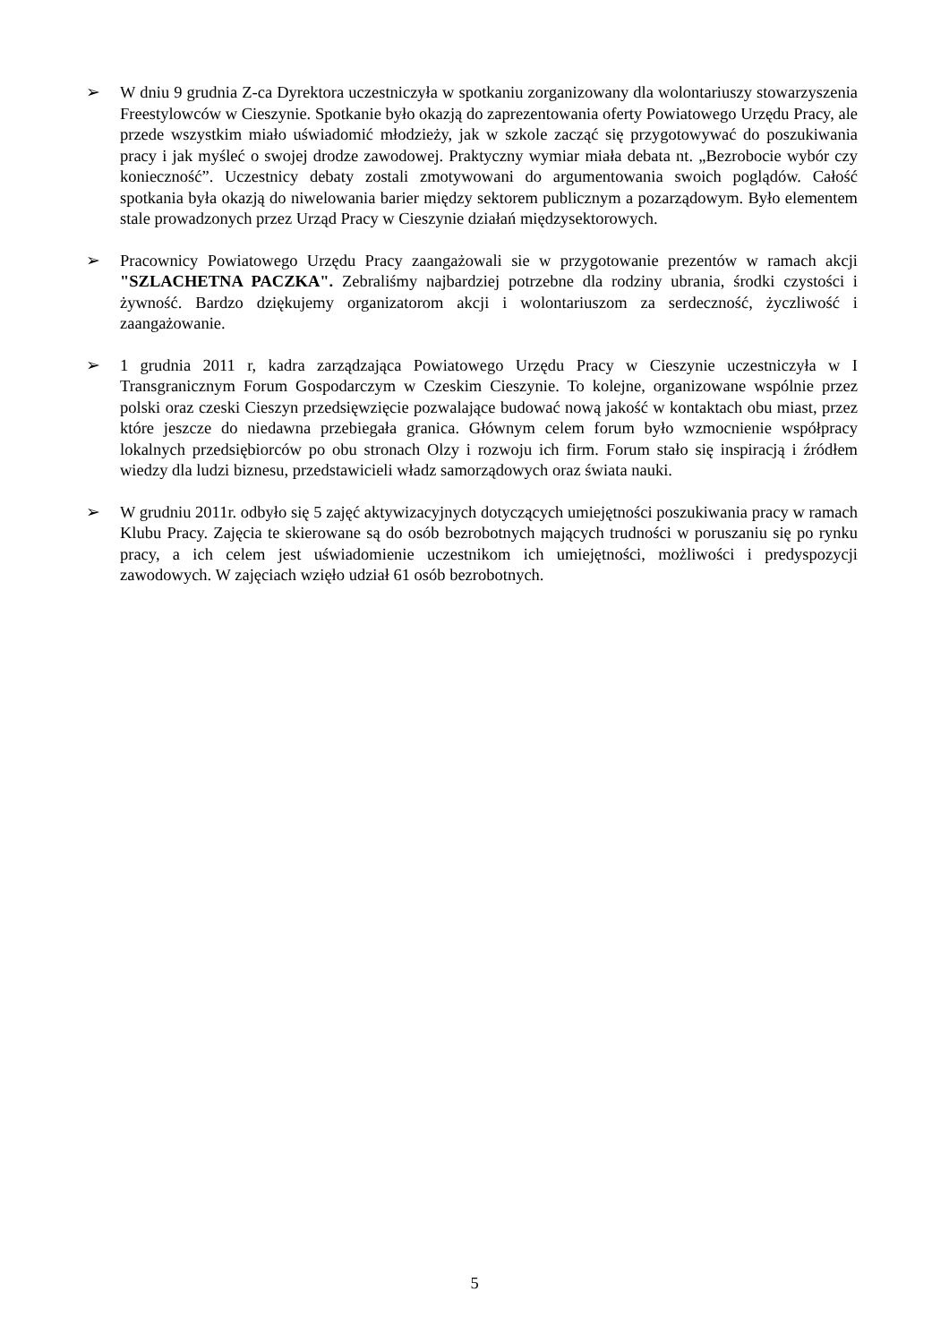➢ W dniu 9 grudnia Z-ca Dyrektora uczestniczyła w spotkaniu zorganizowany dla wolontariuszy stowarzyszenia Freestylowców w Cieszynie. Spotkanie było okazją do zaprezentowania oferty Powiatowego Urzędu Pracy, ale przede wszystkim miało uświadomić młodzieży, jak w szkole zacząć się przygotowywać do poszukiwania pracy i jak myśleć o swojej drodze zawodowej. Praktyczny wymiar miała debata nt. „Bezrobocie wybór czy konieczność”. Uczestnicy debaty zostali zmotywowani do argumentowania swoich poglądów. Całość spotkania była okazją do niwelowania barier między sektorem publicznym a pozarządowym. Było elementem stale prowadzonych przez Urząd Pracy w Cieszynie działań międzysektorowych.
➢ Pracownicy Powiatowego Urzędu Pracy zaangażowali sie w przygotowanie prezentów w ramach akcji "SZLACHETNA PACZKA". Zebraliśmy najbardziej potrzebne dla rodziny ubrania, środki czystości i żywność. Bardzo dziękujemy organizatorom akcji i wolontariuszom za serdeczność, życzliwość i zaangażowanie.
➢ 1 grudnia 2011 r, kadra zarządzająca Powiatowego Urzędu Pracy w Cieszynie uczestniczyła w I Transgranicznym Forum Gospodarczym w Czeskim Cieszynie. To kolejne, organizowane wspólnie przez polski oraz czeski Cieszyn przedsięwzięcie pozwalające budować nową jakość w kontaktach obu miast, przez które jeszcze do niedawna przebiegała granica. Głównym celem forum było wzmocnienie współpracy lokalnych przedsiębiorców po obu stronach Olzy i rozwoju ich firm. Forum stało się inspiracją i źródłem wiedzy dla ludzi biznesu, przedstawicieli władz samorządowych oraz świata nauki.
➢ W grudniu 2011r. odbyło się 5 zajęć aktywizacyjnych dotyczących umiejętności poszukiwania pracy w ramach Klubu Pracy. Zajęcia te skierowane są do osób bezrobotnych mających trudności w poruszaniu się po rynku pracy, a ich celem jest uświadomienie uczestnikom ich umiejętności, możliwości i predyspozycji zawodowych. W zajęciach wzięło udział 61 osób bezrobotnych.
5